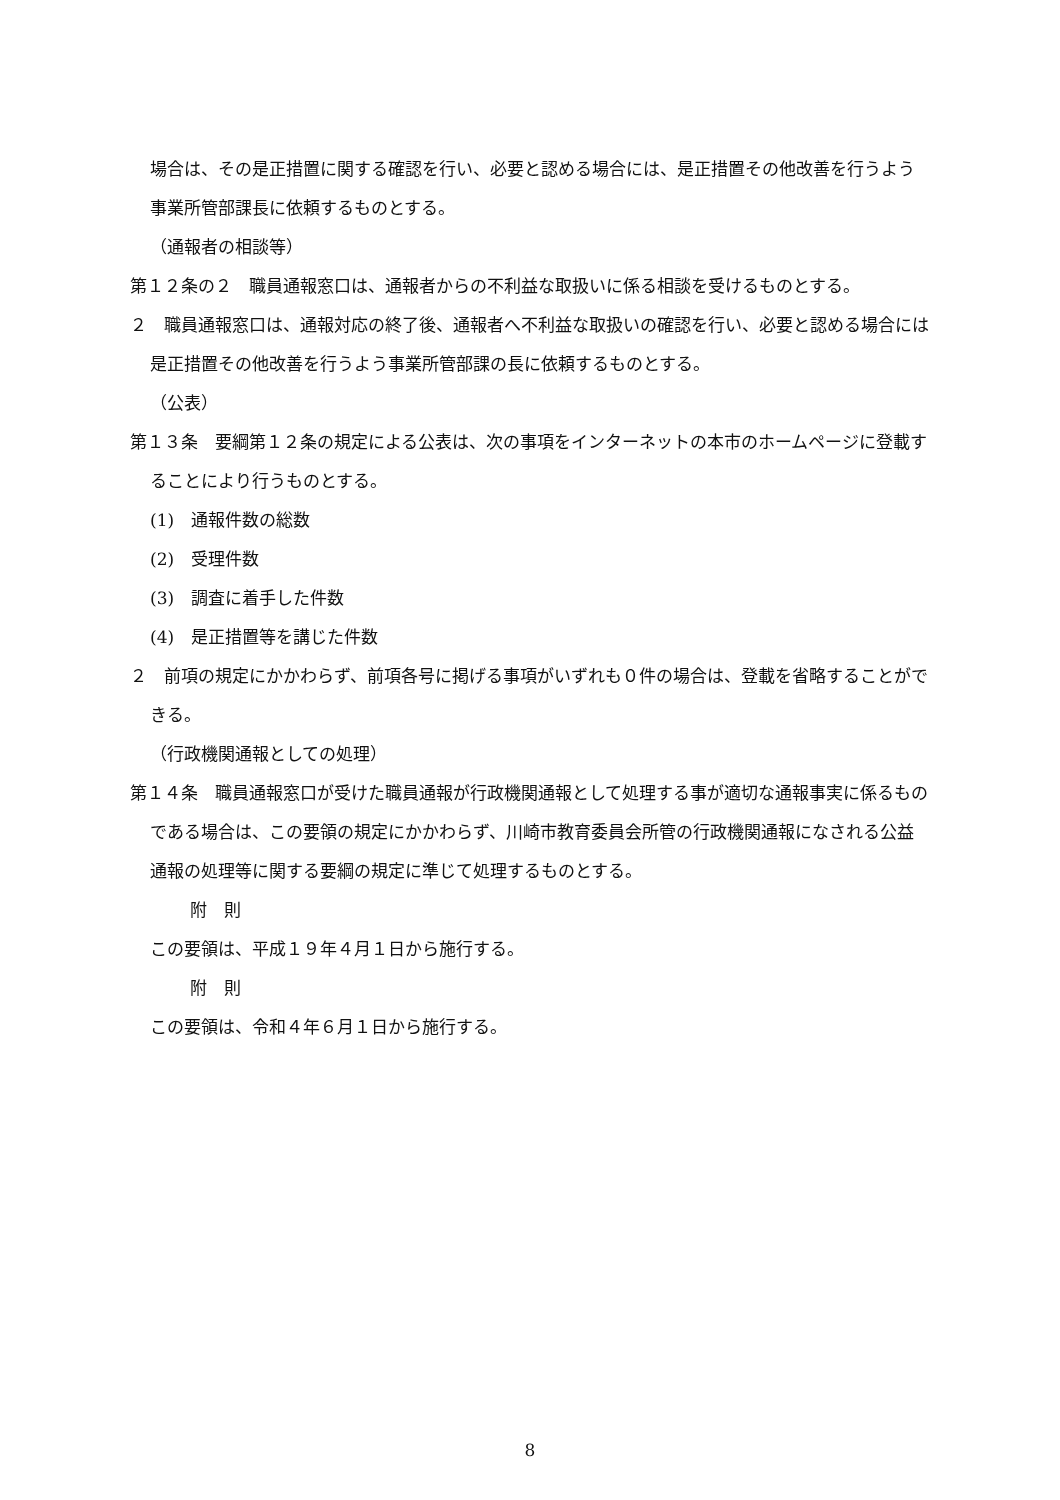場合は、その是正措置に関する確認を行い、必要と認める場合には、是正措置その他改善を行うよう事業所管部課長に依頼するものとする。
（通報者の相談等）
第１２条の２　職員通報窓口は、通報者からの不利益な取扱いに係る相談を受けるものとする。
２　職員通報窓口は、通報対応の終了後、通報者へ不利益な取扱いの確認を行い、必要と認める場合には是正措置その他改善を行うよう事業所管部課の長に依頼するものとする。
（公表）
第１３条　要綱第１２条の規定による公表は、次の事項をインターネットの本市のホームページに登載することにより行うものとする。
(1)　通報件数の総数
(2)　受理件数
(3)　調査に着手した件数
(4)　是正措置等を講じた件数
２　前項の規定にかかわらず、前項各号に掲げる事項がいずれも０件の場合は、登載を省略することができる。
（行政機関通報としての処理）
第１４条　職員通報窓口が受けた職員通報が行政機関通報として処理する事が適切な通報事実に係るものである場合は、この要領の規定にかかわらず、川崎市教育委員会所管の行政機関通報になされる公益通報の処理等に関する要綱の規定に準じて処理するものとする。
附　則
この要領は、平成１９年４月１日から施行する。
附　則
この要領は、令和４年６月１日から施行する。
8